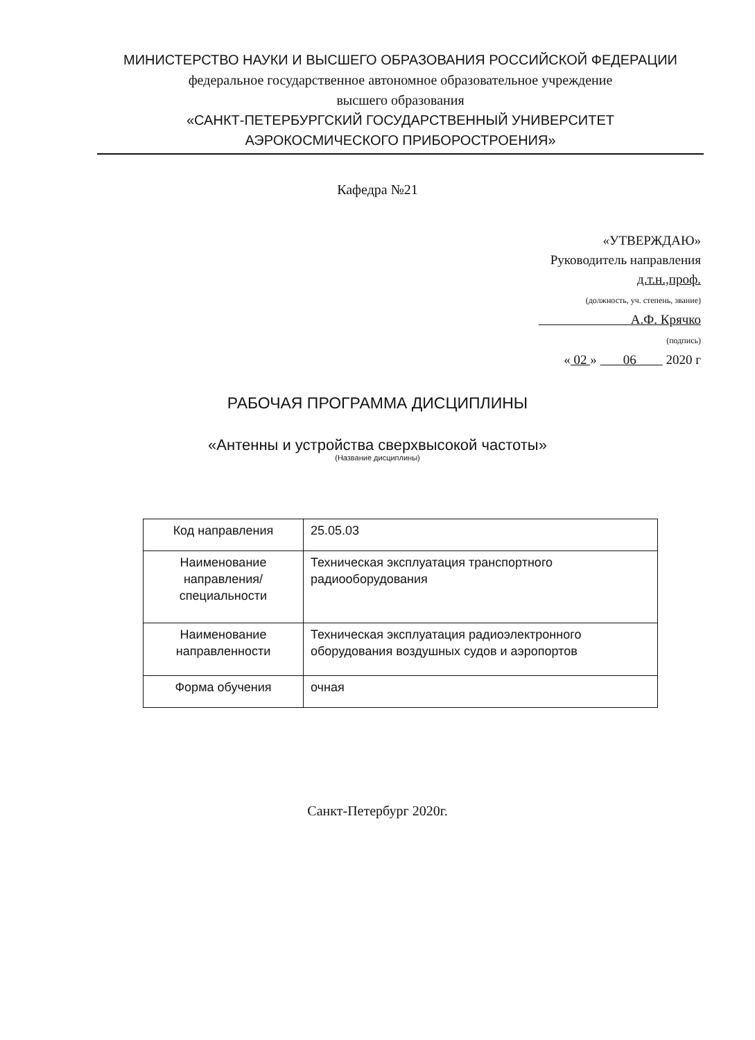МИНИСТЕРСТВО НАУКИ И ВЫСШЕГО ОБРАЗОВАНИЯ РОССИЙСКОЙ ФЕДЕРАЦИИ
федеральное государственное автономное образовательное учреждение
высшего образования
«САНКТ-ПЕТЕРБУРГСКИЙ ГОСУДАРСТВЕННЫЙ УНИВЕРСИТЕТ
АЭРОКОСМИЧЕСКОГО ПРИБОРОСТРОЕНИЯ»
Кафедра №21
«УТВЕРЖДАЮ»
Руководитель направления
д.т.н.,проф.
(должность, уч. степень, звание)
А.Ф. Крячко
(подпись)
« 02 » 06 2020 г
РАБОЧАЯ ПРОГРАММА ДИСЦИПЛИНЫ
«Антенны и устройства сверхвысокой частоты»
(Название дисциплины)
| Код направления | 25.05.03 |
| Наименование направления/ специальности | Техническая эксплуатация транспортного радиооборудования |
| Наименование направленности | Техническая эксплуатация радиоэлектронного оборудования воздушных судов и аэропортов |
| Форма обучения | очная |
Санкт-Петербург 2020г.